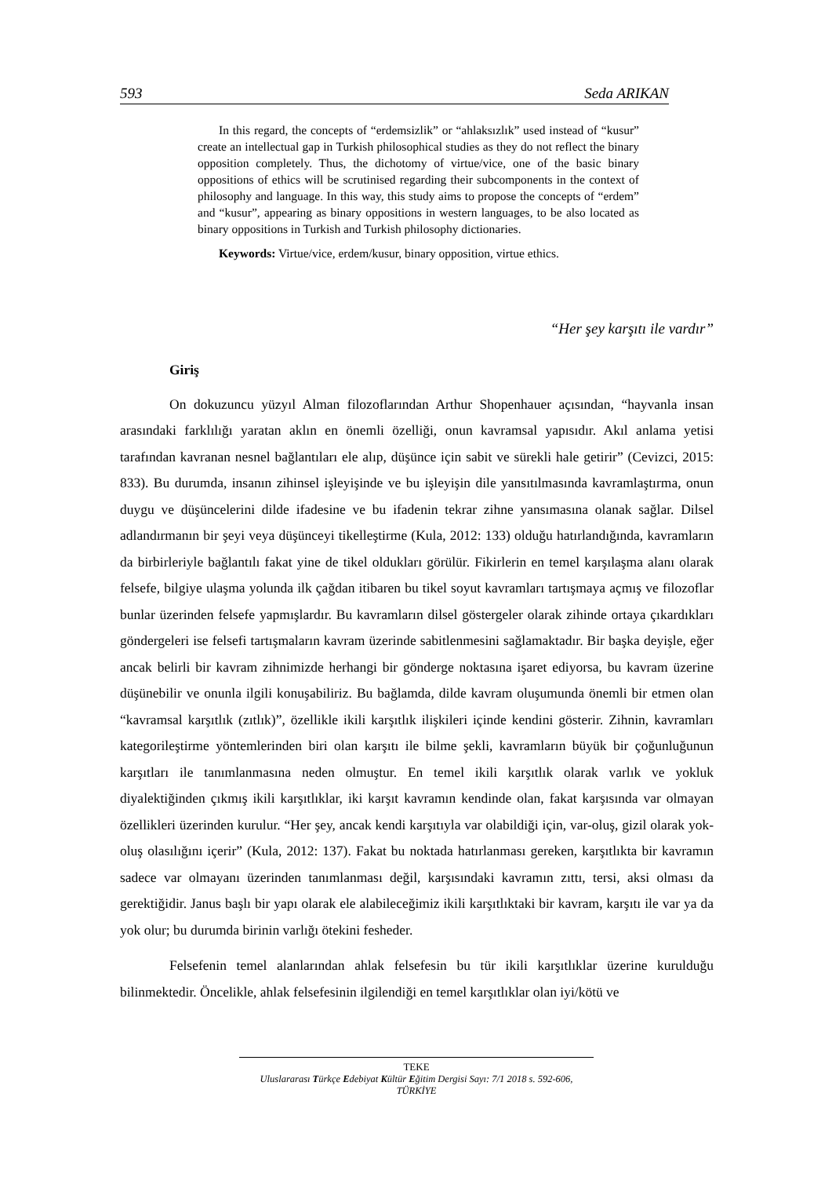593 Seda ARIKAN
In this regard, the concepts of “erdemsizlik” or “ahlaksızlık” used instead of “kusur” create an intellectual gap in Turkish philosophical studies as they do not reflect the binary opposition completely. Thus, the dichotomy of virtue/vice, one of the basic binary oppositions of ethics will be scrutinised regarding their subcomponents in the context of philosophy and language. In this way, this study aims to propose the concepts of “erdem” and “kusur”, appearing as binary oppositions in western languages, to be also located as binary oppositions in Turkish and Turkish philosophy dictionaries.
Keywords: Virtue/vice, erdem/kusur, binary opposition, virtue ethics.
“Her şey karşıtı ile vardır”
Giriş
On dokuzuncu yüzyıl Alman filozoflarından Arthur Shopenhauer açısından, “hayvanla insan arasındaki farklılığı yaratan aklın en önemli özelliği, onun kavramsal yapısıdır. Akıl anlama yetisi tarafından kavranan nesnel bağlantıları ele alıp, düşünce için sabit ve sürekli hale getirir” (Cevizci, 2015: 833). Bu durumda, insanın zihinsel işleyişinde ve bu işleyişin dile yansıtılmasında kavramlaştırma, onun duygu ve düşüncelerini dilde ifadesine ve bu ifadenin tekrar zihne yansımasına olanak sağlar. Dilsel adlandırmanın bir şeyi veya düşünceyi tikelleştirme (Kula, 2012: 133) olduğu hatırlandığında, kavramların da birbirleriyle bağlantılı fakat yine de tikel oldukları görülür. Fikirlerin en temel karşılaşma alanı olarak felsefe, bilgiye ulaşma yolunda ilk çağdan itibaren bu tikel soyut kavramları tartışmaya açmış ve filozoflar bunlar üzerinden felsefe yapmışlardır. Bu kavramların dilsel göstergeler olarak zihinde ortaya çıkardıkları göndergeleri ise felsefi tartışmaların kavram üzerinde sabitlenmesini sağlamaktadır. Bir başka deyişle, eğer ancak belirli bir kavram zihnimizde herhangi bir gönderge noktasına işaret ediyorsa, bu kavram üzerine düşünebilir ve onunla ilgili konuşabiliriz. Bu bağlamda, dilde kavram oluşumunda önemli bir etmen olan “kavramsal karşıtlık (zıtlık)”, özellikle ikili karşıtlık ilişkileri içinde kendini gösterir. Zihnin, kavramları kategorileştirme yöntemlerinden biri olan karşıtı ile bilme şekli, kavramların büyük bir çoğunluğunun karşıtları ile tanımlanmasına neden olmuştur. En temel ikili karşıtlık olarak varlık ve yokluk diyalektiğinden çıkmış ikili karşıtlıklar, iki karşıt kavramın kendinde olan, fakat karşısında var olmayan özellikleri üzerinden kurulur. “Her şey, ancak kendi karşıtıyla var olabildiği için, var-oluş, gizil olarak yok-oluş olasılığını içerir” (Kula, 2012: 137). Fakat bu noktada hatırlanması gereken, karşıtlıkta bir kavramın sadece var olmayanı üzerinden tanımlanması değil, karşısındaki kavramın zıttı, tersi, aksi olması da gerektiğidir. Janus başlı bir yapı olarak ele alabileceğimiz ikili karşıtlıktaki bir kavram, karşıtı ile var ya da yok olur; bu durumda birinin varlığı ötekini fesheder.
Felsefenin temel alanlarından ahlak felsefesin bu tür ikili karşıtlıklar üzerine kurulduğu bilinmektedir. Öncelikle, ahlak felsefesinin ilgilendiği en temel karşıtlıklar olan iyi/kötü ve
TEKE
Uluslararası Türkçe Edebiyat Kültür Eğitim Dergisi Sayı: 7/1 2018 s. 592-606, TÜRKİYE